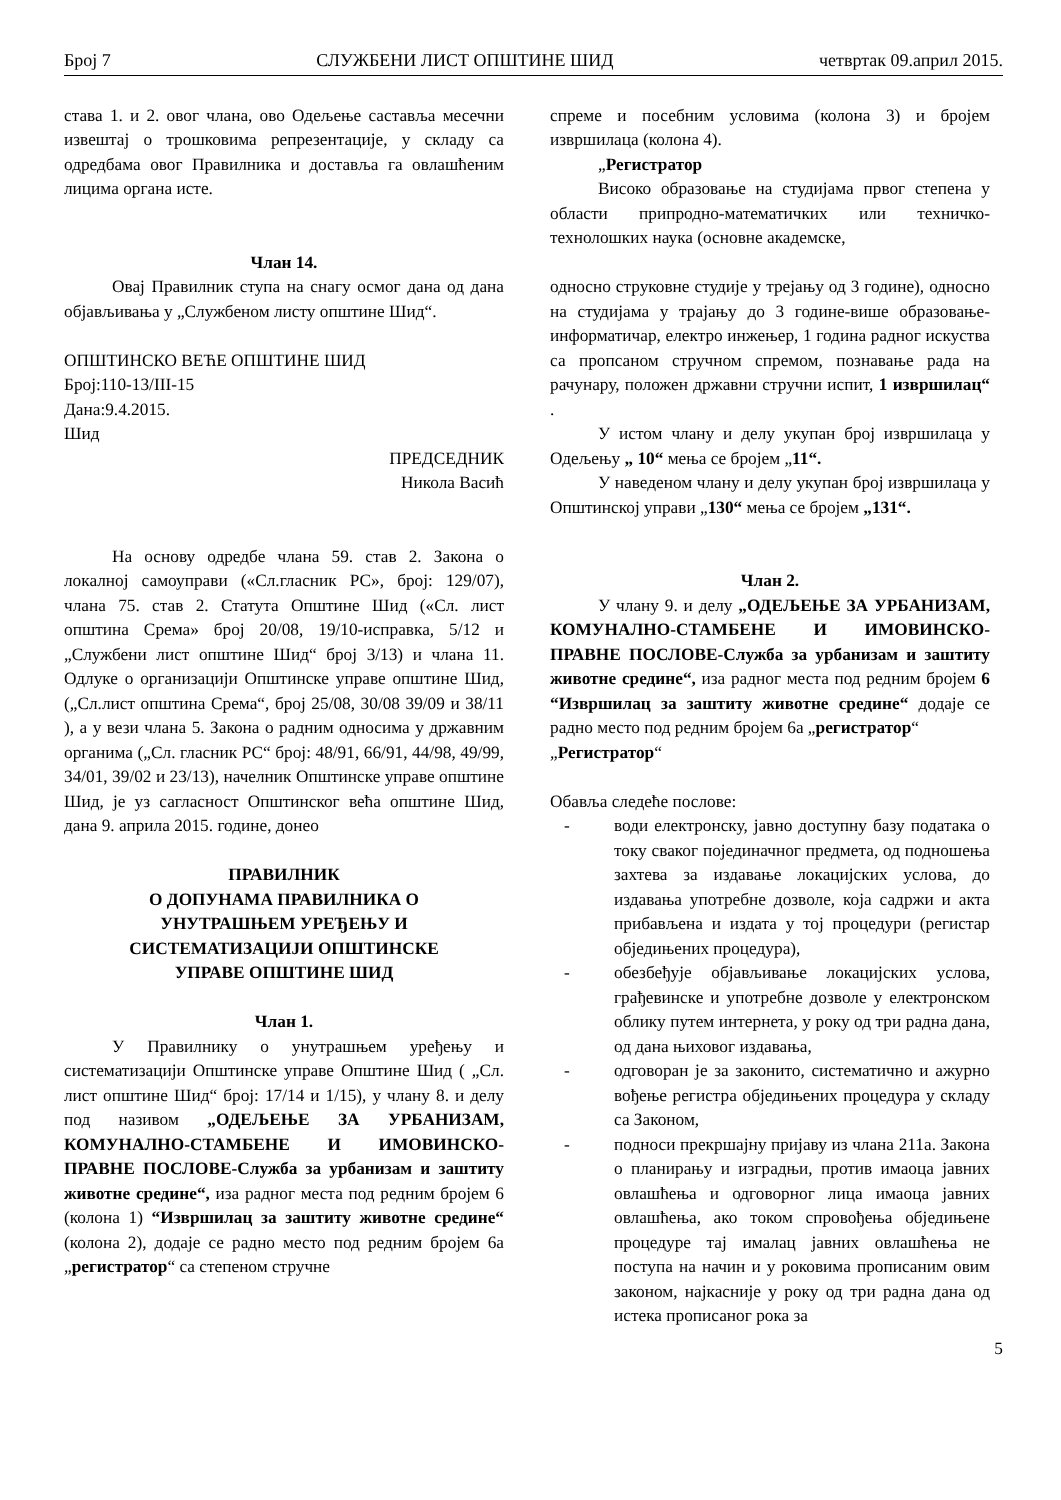Број 7 СЛУЖБЕНИ ЛИСТ ОПШТИНЕ ШИД четвртак 09.април 2015.
става 1. и 2. овог члана, ово Одељење саставља месечни извештај о трошковима репрезентације, у складу са одредбама овог Правилника и доставља га овлашћеним лицима органа исте.
Члан 14.
Овај Правилник ступа на снагу осмог дана од дана објављивања у „Службеном листу општине Шид“.
ОПШТИНСКО ВЕЋЕ ОПШТИНЕ ШИД
Број:110-13/III-15
Дана:9.4.2015.
Шид
ПРЕДСЕДНИК
Никола Васић
На основу одредбе члана 59. став 2. Закона о локалној самоуправи («Сл.гласник РС», број: 129/07), члана 75. став 2. Статута Општине Шид («Сл. лист општина Срема» број 20/08, 19/10-исправка, 5/12 и „Службени лист општине Шид“ број 3/13) и члана 11. Одлуке о организацији Општинске управе општине Шид, („Сл.лист општина Срема“, број 25/08, 30/08 39/09 и 38/11 ), а у вези члана 5. Закона о радним односима у државним органима („Сл. гласник РС“ број: 48/91, 66/91, 44/98, 49/99, 34/01, 39/02 и 23/13), начелник Општинске управе општине Шид, је уз сагласност Општинског већа општине Шид, дана 9. априла 2015. године, донео
ПРАВИЛНИК
О ДОПУНАМА ПРАВИЛНИКА О
УНУТРАШЊЕМ УРЕЂЕЊУ И
СИСТЕМАТИЗАЦИЈИ ОПШТИНСКЕ
УПРАВЕ ОПШТИНЕ ШИД
Члан 1.
У Правилнику о унутрашњем уређењу и систематизацији Општинске управе Општине Шид ( „Сл. лист општине Шид“ број: 17/14 и 1/15), у члану 8. и делу под називом „ОДЕЉЕЊЕ ЗА УРБАНИЗАМ, КОМУНАЛНО-СТАМБЕНЕ И ИМОВИНСКО-ПРАВНЕ ПОСЛОВЕ-Служба за урбанизам и заштиту животне средине“, иза радног места под редним бројем 6 (колона 1) “Извршилац за заштиту животне средине“ (колона 2), додаје се радно место под редним бројем 6а „регистратор“ са степеном стручне
спреме и посебним условима (колона 3) и бројем извршилаца (колона 4).
„Регистратор
Високо образовање на студијама првог степена у области припродно-математичких или техничко-технолошких наука (основне академске,
односно струковне студије у трејању од 3 године), односно на студијама у трајању до 3 године-више образовање-информатичар, електро инжењер, 1 година радног искуства са пропсаном стручном спремом, познавање рада на рачунару, положен државни стручни испит, 1 извршилац“ .
У истом члану и делу укупан број извршилаца у Одељењу „ 10“ мења се бројем „11“.
У наведеном члану и делу укупан број извршилаца у Општинској управи „130“ мења се бројем „131“.
Члан 2.
У члану 9. и делу „ОДЕЉЕЊЕ ЗА УРБАНИЗАМ, КОМУНАЛНО-СТАМБЕНЕ И ИМОВИНСКО-ПРАВНЕ ПОСЛОВЕ-Служба за урбанизам и заштиту животне средине“, иза радног места под редним бројем 6 “Извршилац за заштиту животне средине“ додаје се радно место под редним бројем 6а „регистратор“
„Регистратор“
Обавља следеће послове:
- води електронску, јавно доступну базу података о току сваког појединачног предмета, од подношења захтева за издавање локацијских услова, до издавања употребне дозволе, која садржи и акта прибављена и издата у тој процедури (регистар обједињених процедура),
- обезбеђује објављивање локацијских услова, грађевинске и употребне дозволе у електронском облику путем интернета, у року од три радна дана, од дана њиховог издавања,
- одговоран је за законито, систематично и ажурно вођење регистра обједињених процедура у складу са Законом,
- подноси прекршајну пријаву из члана 211а. Закона о планирању и изградњи, против имаоца јавних овлашћења и одговорног лица имаоца јавних овлашћења, ако током спровођења обједињене процедуре тај ималац јавних овлашћења не поступа на начин и у роковима прописаним овим законом, најкасније у року од три радна дана од истека прописаног рока за
5